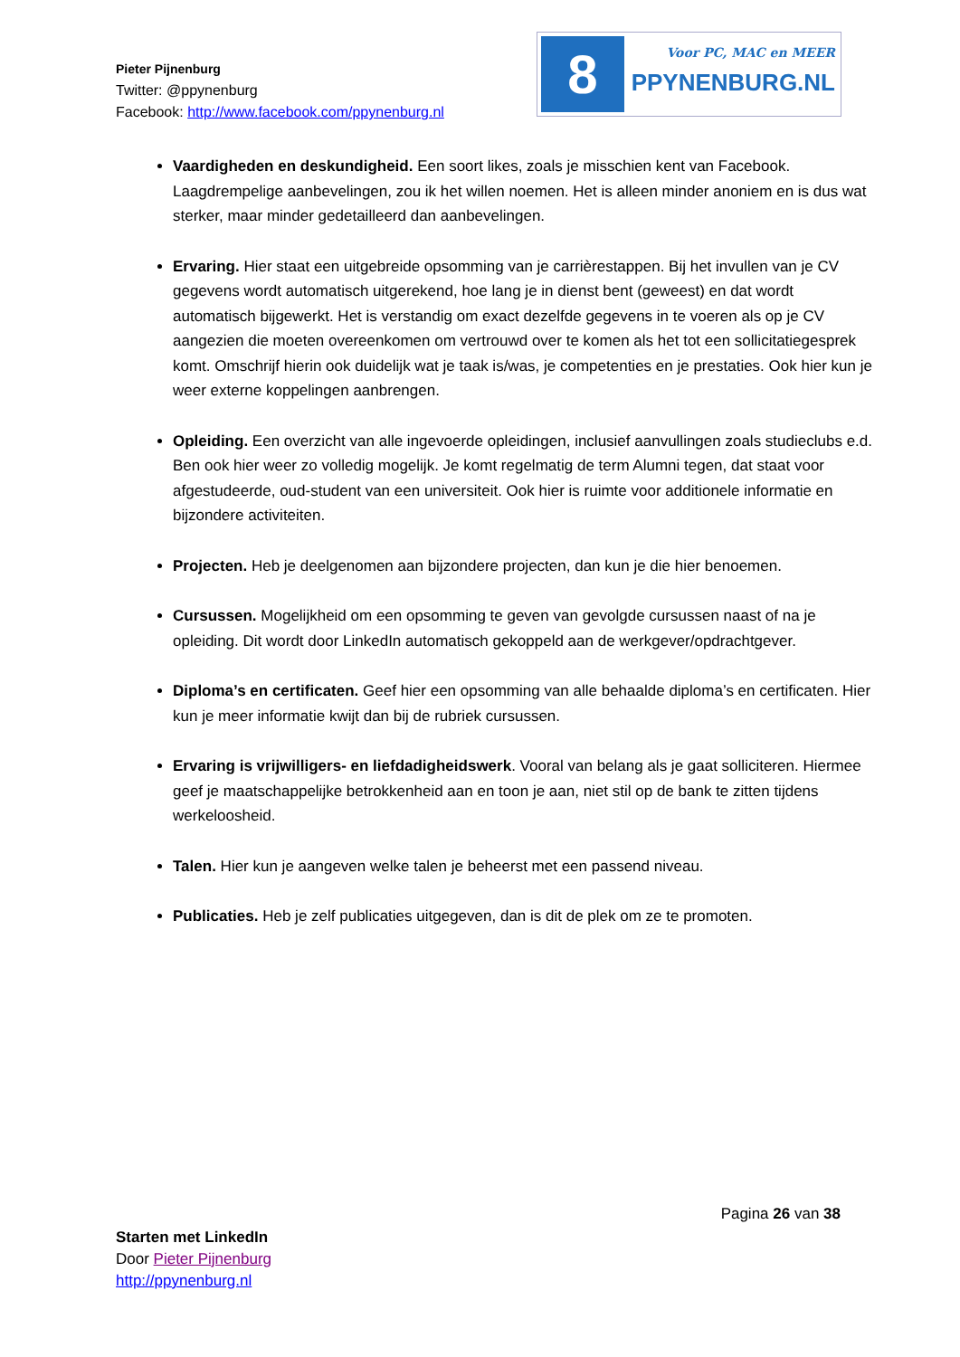Pieter Pijnenburg
Twitter: @ppynenburg
Facebook: http://www.facebook.com/ppynenburg.nl
8
Voor PC, MAC en MEER
PPYNENBURG.NL
Vaardigheden en deskundigheid. Een soort likes, zoals je misschien kent van Facebook. Laagdrempelige aanbevelingen, zou ik het willen noemen. Het is alleen minder anoniem en is dus wat sterker, maar minder gedetailleerd dan aanbevelingen.
Ervaring. Hier staat een uitgebreide opsomming van je carrièrestappen. Bij het invullen van je CV gegevens wordt automatisch uitgerekend, hoe lang je in dienst bent (geweest) en dat wordt automatisch bijgewerkt. Het is verstandig om exact dezelfde gegevens in te voeren als op je CV aangezien die moeten overeenkomen om vertrouwd over te komen als het tot een sollicitatiegesprek komt. Omschrijf hierin ook duidelijk wat je taak is/was, je competenties en je prestaties. Ook hier kun je weer externe koppelingen aanbrengen.
Opleiding. Een overzicht van alle ingevoerde opleidingen, inclusief aanvullingen zoals studieclubs e.d. Ben ook hier weer zo volledig mogelijk. Je komt regelmatig de term Alumni tegen, dat staat voor afgestudeerde, oud-student van een universiteit. Ook hier is ruimte voor additionele informatie en bijzondere activiteiten.
Projecten. Heb je deelgenomen aan bijzondere projecten, dan kun je die hier benoemen.
Cursussen. Mogelijkheid om een opsomming te geven van gevolgde cursussen naast of na je opleiding. Dit wordt door LinkedIn automatisch gekoppeld aan de werkgever/opdrachtgever.
Diploma’s en certificaten. Geef hier een opsomming van alle behaalde diploma’s en certificaten. Hier kun je meer informatie kwijt dan bij de rubriek cursussen.
Ervaring is vrijwilligers- en liefdadigheidswerk. Vooral van belang als je gaat solliciteren. Hiermee geef je maatschappelijke betrokkenheid aan en toon je aan, niet stil op de bank te zitten tijdens werkeloosheid.
Talen. Hier kun je aangeven welke talen je beheerst met een passend niveau.
Publicaties. Heb je zelf publicaties uitgegeven, dan is dit de plek om ze te promoten.
Pagina 26 van 38
Starten met LinkedIn
Door Pieter Pijnenburg
http://ppynenburg.nl